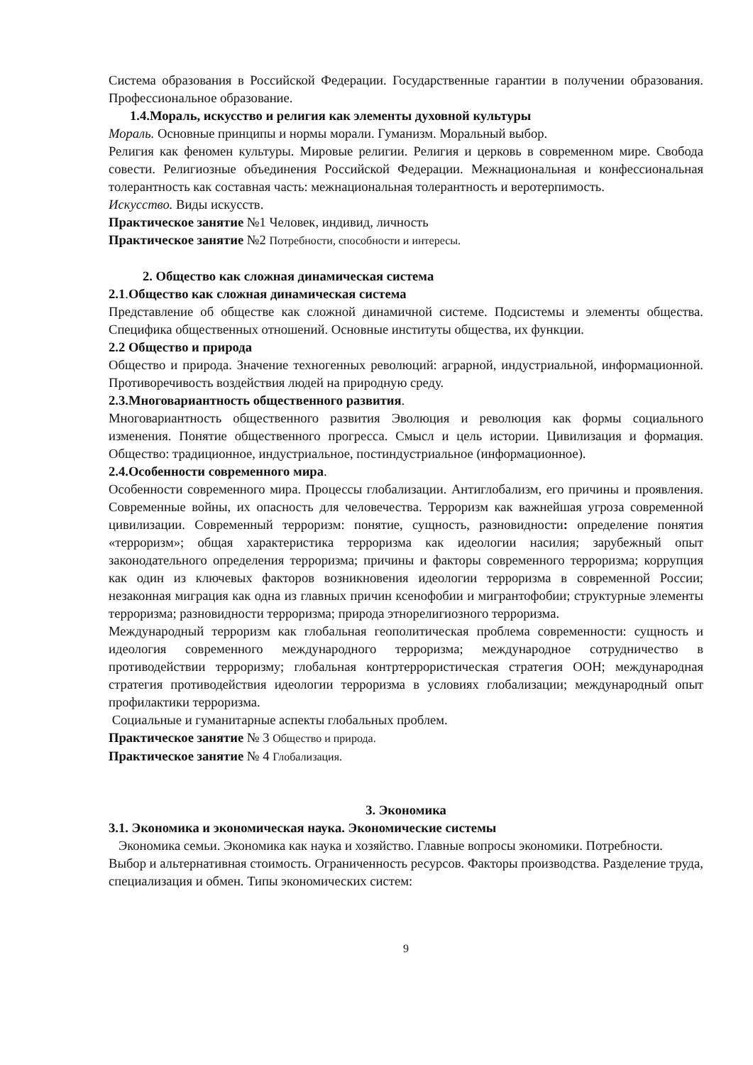Система образования в Российской Федерации. Государственные гарантии в получении образования. Профессиональное образование.
1.4.Мораль, искусство и религия как элементы духовной культуры
Мораль. Основные принципы и нормы морали. Гуманизм. Моральный выбор.
Религия как феномен культуры. Мировые религии. Религия и церковь в современном мире. Свобода совести. Религиозные объединения Российской Федерации. Межнациональная и конфессиональная толерантность как составная часть: межнациональная толерантность и веротерпимость.
Искусство. Виды искусств.
Практическое занятие №1 Человек, индивид, личность
Практическое занятие №2 Потребности, способности и интересы.
2. Общество как сложная динамическая система
2.1.Общество как сложная динамическая система
Представление об обществе как сложной динамичной системе. Подсистемы и элементы общества. Специфика общественных отношений. Основные институты общества, их функции.
2.2 Общество и природа
Общество и природа. Значение техногенных революций: аграрной, индустриальной, информационной. Противоречивость воздействия людей на природную среду.
2.3.Многовариантность общественного развития.
Многовариантность общественного развития Эволюция и революция как формы социального изменения. Понятие общественного прогресса. Смысл и цель истории. Цивилизация и формация. Общество: традиционное, индустриальное, постиндустриальное (информационное).
2.4.Особенности современного мира.
Особенности современного мира. Процессы глобализации. Антиглобализм, его причины и проявления. Современные войны, их опасность для человечества. Терроризм как важнейшая угроза современной цивилизации. Современный терроризм: понятие, сущность, разновидности: определение понятия «терроризм»; общая характеристика терроризма как идеологии насилия; зарубежный опыт законодательного определения терроризма; причины и факторы современного терроризма; коррупция как один из ключевых факторов возникновения идеологии терроризма в современной России; незаконная миграция как одна из главных причин ксенофобии и мигрантофобии; структурные элементы терроризма; разновидности терроризма; природа этнорелигиозного терроризма.
Международный терроризм как глобальная геополитическая проблема современности: сущность и идеология современного международного терроризма; международное сотрудничество в противодействии терроризму; глобальная контртеррористическая стратегия ООН; международная стратегия противодействия идеологии терроризма в условиях глобализации; международный опыт профилактики терроризма.
Социальные и гуманитарные аспекты глобальных проблем.
Практическое занятие № 3 Общество и природа.
Практическое занятие № 4 Глобализация.
3. Экономика
3.1. Экономика и экономическая наука. Экономические системы
Экономика семьи. Экономика как наука и хозяйство. Главные вопросы экономики. Потребности. Выбор и альтернативная стоимость. Ограниченность ресурсов. Факторы производства. Разделение труда, специализация и обмен. Типы экономических систем:
9